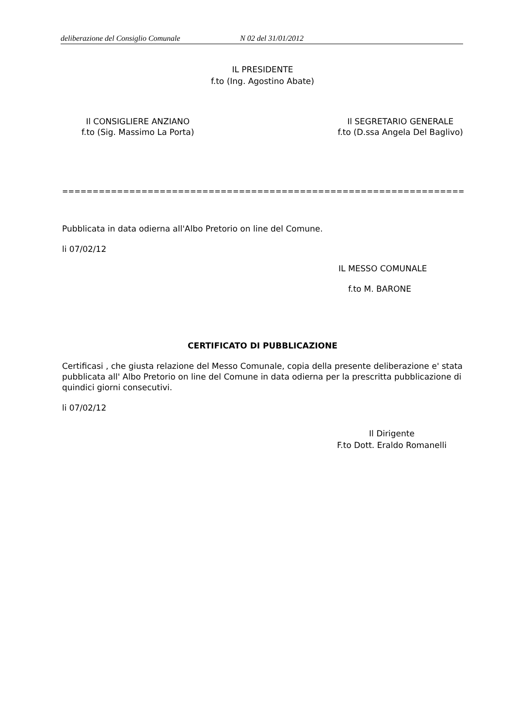deliberazione del Consiglio Comunale N 02 del 31/01/2012
IL PRESIDENTE
f.to (Ing. Agostino Abate)
Il CONSIGLIERE ANZIANO
f.to (Sig. Massimo La Porta)
Il SEGRETARIO GENERALE
f.to (D.ssa Angela Del Baglivo)
==================================================================
Pubblicata in data odierna all'Albo Pretorio on line del Comune.
li 07/02/12
IL MESSO COMUNALE
f.to M. BARONE
CERTIFICATO DI PUBBLICAZIONE
Certificasi , che giusta relazione del Messo Comunale, copia della presente deliberazione e' stata pubblicata all' Albo Pretorio on line del Comune in data odierna per la prescritta pubblicazione di quindici giorni consecutivi.
li 07/02/12
Il Dirigente
F.to Dott. Eraldo Romanelli